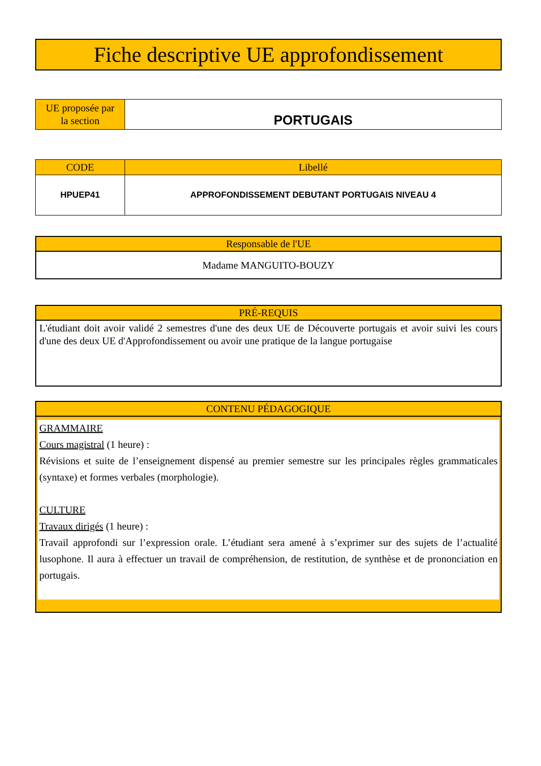Fiche descriptive UE approfondissement
| UE proposée par la section | PORTUGAIS |
| CODE | Libellé |
| --- | --- |
| HPUEP41 | APPROFONDISSEMENT DEBUTANT PORTUGAIS NIVEAU 4 |
Responsable de l'UE
Madame MANGUITO-BOUZY
PRÉ-REQUIS
L'étudiant doit avoir validé 2 semestres d'une des deux UE de Découverte portugais et avoir suivi les cours d'une des deux UE d'Approfondissement ou avoir une pratique de la langue portugaise
CONTENU PÉDAGOGIQUE
GRAMMAIRE
Cours magistral (1 heure) :
Révisions et suite de l’enseignement dispensé au premier semestre sur les principales règles grammaticales (syntaxe) et formes verbales (morphologie).
CULTURE
Travaux dirigés (1 heure) :
Travail approfondi sur l’expression orale. L’étudiant sera amené à s’exprimer sur des sujets de l’actualité lusophone. Il aura à effectuer un travail de compréhension, de restitution, de synthèse et de prononciation en portugais.